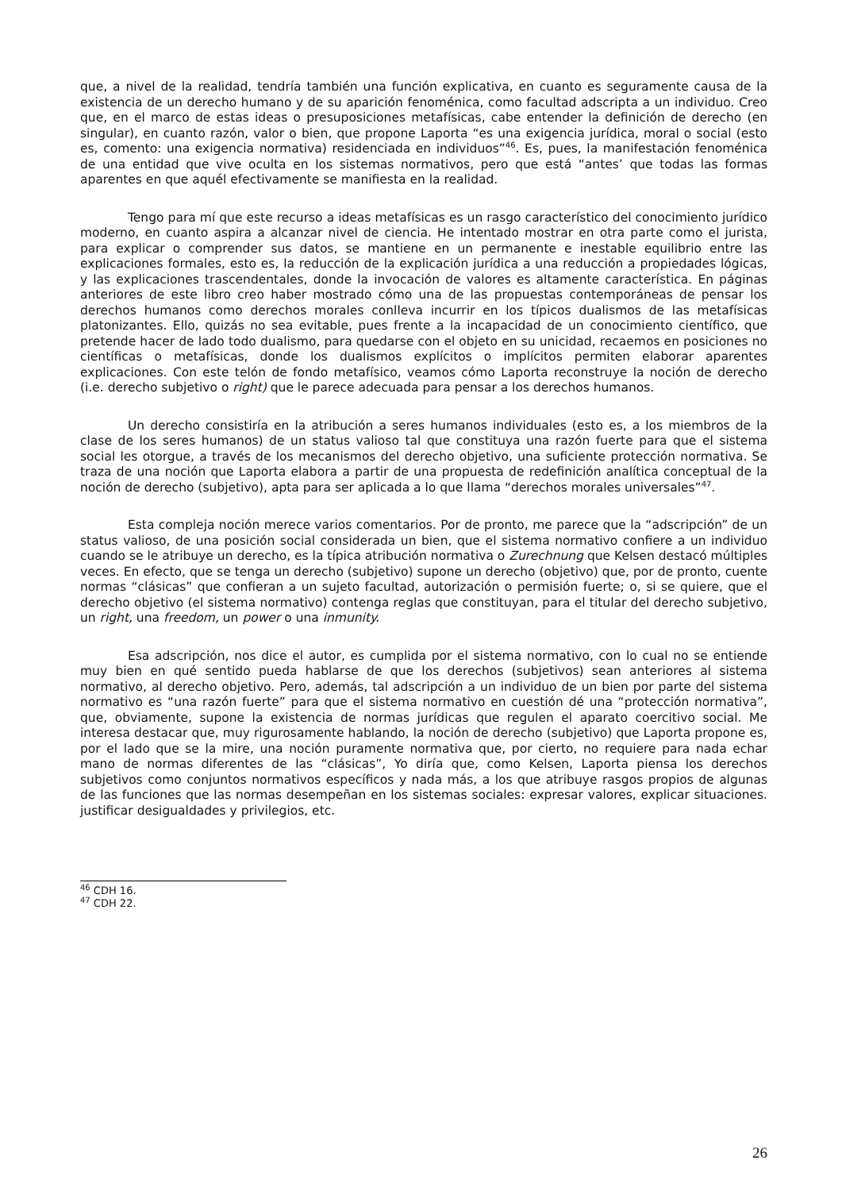que, a nivel de la realidad, tendría también una función explicativa, en cuanto es seguramente causa de la existencia de un derecho humano y de su aparición fenoménica, como facultad adscripta a un individuo. Creo que, en el marco de estas ideas o presuposiciones metafísicas, cabe entender la definición de derecho (en singular), en cuanto razón, valor o bien, que propone Laporta “es una exigencia jurídica, moral o social (esto es, comento: una exigencia normativa) residenciada en individuos”<sup>46</sup>. Es, pues, la manifestación fenoménica de una entidad que vive oculta en los sistemas normativos, pero que está “antes’ que todas las formas aparentes en que aquél efectivamente se manifiesta en la realidad.
Tengo para mí que este recurso a ideas metafísicas es un rasgo característico del conocimiento jurídico moderno, en cuanto aspira a alcanzar nivel de ciencia. He intentado mostrar en otra parte como el jurista, para explicar o comprender sus datos, se mantiene en un permanente e inestable equilibrio entre las explicaciones formales, esto es, la reducción de la explicación jurídica a una reducción a propiedades lógicas, y las explicaciones trascendentales, donde la invocación de valores es altamente característica. En páginas anteriores de este libro creo haber mostrado cómo una de las propuestas contemporáneas de pensar los derechos humanos como derechos morales conlleva incurrir en los típicos dualismos de las metafísicas platonizantes. Ello, quizás no sea evitable, pues frente a la incapacidad de un conocimiento científico, que pretende hacer de lado todo dualismo, para quedarse con el objeto en su unicidad, recaemos en posiciones no científicas o metafísicas, donde los dualismos explícitos o implícitos permiten elaborar aparentes explicaciones. Con este telón de fondo metafísico, veamos cómo Laporta reconstruye la noción de derecho (i.e. derecho subjetivo o right) que le parece adecuada para pensar a los derechos humanos.
Un derecho consistiría en la atribución a seres humanos individuales (esto es, a los miembros de la clase de los seres humanos) de un status valioso tal que constituya una razón fuerte para que el sistema social les otorgue, a través de los mecanismos del derecho objetivo, una suficiente protección normativa. Se traza de una noción que Laporta elabora a partir de una propuesta de redefinición analítica conceptual de la noción de derecho (subjetivo), apta para ser aplicada a lo que llama “derechos morales universales”<sup>47</sup>.
Esta compleja noción merece varios comentarios. Por de pronto, me parece que la “adscripción” de un status valioso, de una posición social considerada un bien, que el sistema normativo confiere a un individuo cuando se le atribuye un derecho, es la típica atribución normativa o Zurechnung que Kelsen destacó múltiples veces. En efecto, que se tenga un derecho (subjetivo) supone un derecho (objetivo) que, por de pronto, cuente normas “clásicas” que confieran a un sujeto facultad, autorización o permisión fuerte; o, si se quiere, que el derecho objetivo (el sistema normativo) contenga reglas que constituyan, para el titular del derecho subjetivo, un right, una freedom, un power o una inmunity.
Esa adscripción, nos dice el autor, es cumplida por el sistema normativo, con lo cual no se entiende muy bien en qué sentido pueda hablarse de que los derechos (subjetivos) sean anteriores al sistema normativo, al derecho objetivo. Pero, además, tal adscripción a un individuo de un bien por parte del sistema normativo es “una razón fuerte” para que el sistema normativo en cuestión dé una “protección normativa”, que, obviamente, supone la existencia de normas jurídicas que regulen el aparato coercitivo social. Me interesa destacar que, muy rigurosamente hablando, la noción de derecho (subjetivo) que Laporta propone es, por el lado que se la mire, una noción puramente normativa que, por cierto, no requiere para nada echar mano de normas diferentes de las “clásicas”, Yo diría que, como Kelsen, Laporta piensa los derechos subjetivos como conjuntos normativos específicos y nada más, a los que atribuye rasgos propios de algunas de las funciones que las normas desempeñan en los sistemas sociales: expresar valores, explicar situaciones. justificar desigualdades y privilegios, etc.
<sup>46</sup> CDH 16.
<sup>47</sup> CDH 22.
26